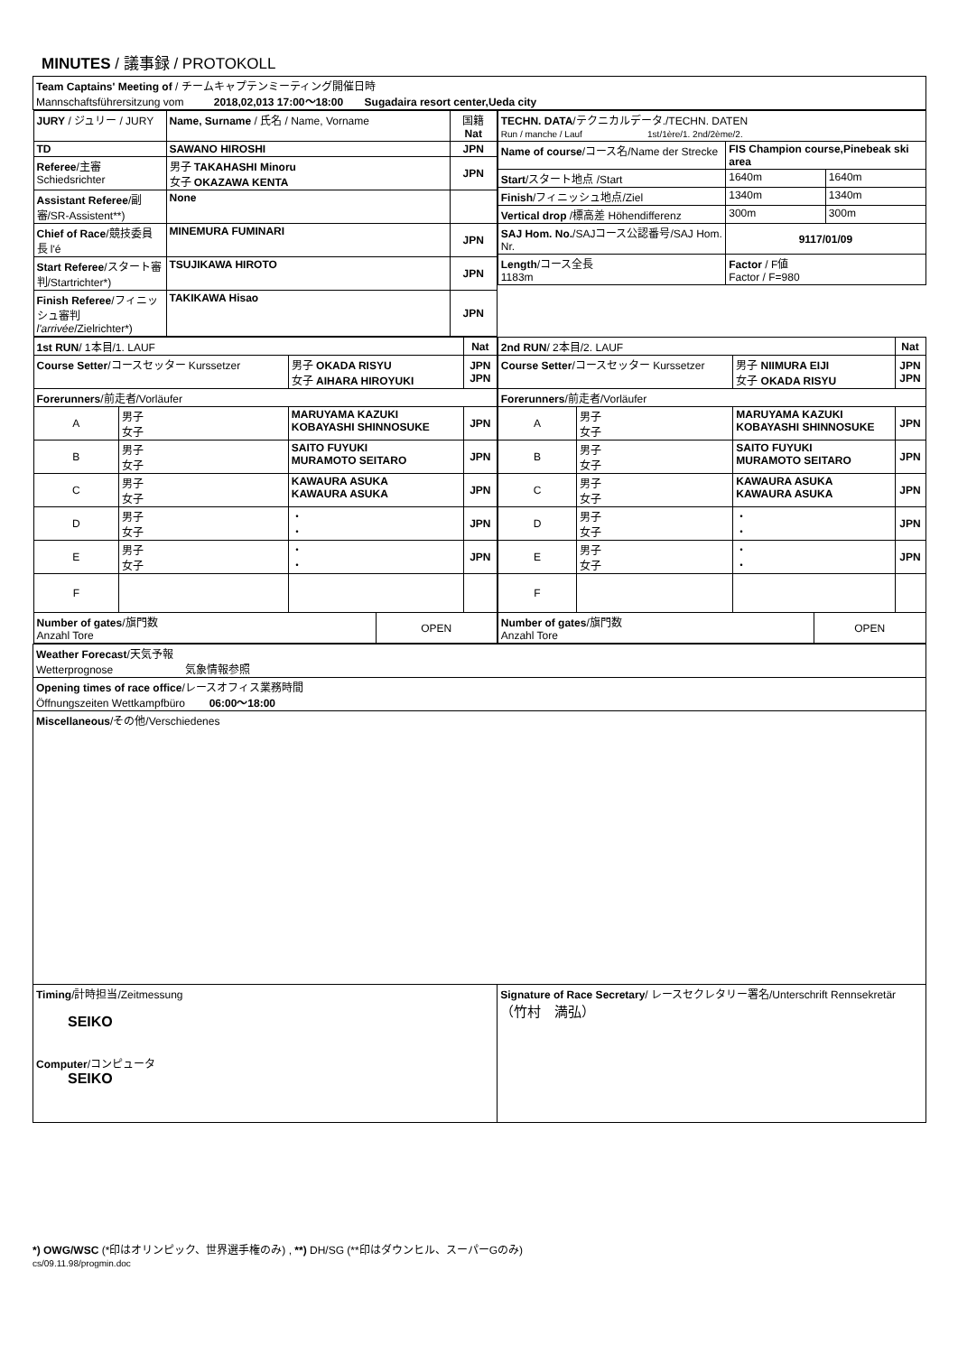MINUTES / 議事録 / PROTOKOLL
| Team Captains' Meeting of / チームキャプテンミーティング開催日時 Mannschaftsführersitzung vom 2018,02,013 17:00～18:00 Sugadaira resort center,Ueda city | |
| / JURY / ジュリー / JURY / Name, Surname / 氏名 / Name, Vorname / 国籍 Nat / / TD / SAWANO HIROSHI / JPN / / Referee /主審 Schiedsrichter / 男子 TAKAHASHI Minoru 女子 OKAZAWA KENTA / JPN / / Assistant Referee /副審/SR-Assistent**) / None / / / Chief of Race /競技委員長 l'é / MINEMURA FUMINARI / JPN / / Start Referee /スタート審判/Startrichter*) / TSUJIKAWA HIROTO / JPN / / Finish Referee /フィニッシュ審判 l'arrivée /Zielrichter*) / TAKIKAWA Hisao / JPN / | / TECHN. DATA /テクニカルデータ./TECHN. DATEN Run / manche / Lauf 1st/1ère/1. 2nd/2ème/2. / / / / Name of course /コース名/Name der Strecke / FIS Champion course,Pinebeak ski area / / / Start /スタート地点 /Start / 1640m / 1640m / / Finish /フィニッシュ地点/Ziel / 1340m / 1340m / / Vertical drop /標高差 Höhendifferenz / 300m / 300m / / SAJ Hom. No. /SAJコース公認番号/SAJ Hom. Nr. / 9117/01/09 / / / Length /コース全長 1183m / Factor / F値 Factor / F=980 / / |
| / 1st RUN / 1本目/1. LAUF / / / / Nat / / Course Setter /コースセッター Kurssetzer / / 男子 OKADA RISYU 女子 AIHARA HIROYUKI / / JPN JPN / / Forerunners /前走者/Vorläufer / / / / / / A / 男子 女子 / MARUYAMA KAZUKI KOBAYASHI SHINNOSUKE / / JPN / / B / 男子 女子 / SAITO FUYUKI MURAMOTO SEITARO / / JPN / / C / 男子 女子 / KAWAURA ASUKA KAWAURA ASUKA / / JPN / / D / 男子 女子 / ・ ・ / / JPN / / E / 男子 女子 / ・ ・ / / JPN / / F / / / / / / Number of gates /旗門数 Anzahl Tore / / / OPEN / / | / 2nd RUN / 2本目/2. LAUF / / / / Nat / / Course Setter /コースセッター Kurssetzer / / 男子 NIIMURA EIJI 女子 OKADA RISYU / / JPN JPN / / Forerunners /前走者/Vorläufer / / / / / / A / 男子 女子 / MARUYAMA KAZUKI KOBAYASHI SHINNOSUKE / / JPN / / B / 男子 女子 / SAITO FUYUKI MURAMOTO SEITARO / / JPN / / C / 男子 女子 / KAWAURA ASUKA KAWAURA ASUKA / / JPN / / D / 男子 女子 / ・ ・ / / JPN / / E / 男子 女子 / ・ ・ / / JPN / / F / / / / / / Number of gates /旗門数 Anzahl Tore / / / OPEN / / |
| Weather Forecast /天気予報 Wetterprognose 気象情報参照 | |
| Opening times of race office /レースオフィス業務時間 Öffnungszeiten Wettkampfbüro 06:00～18:00 | |
| Miscellaneous /その他/Verschiedenes | |
| Timing /計時担当/Zeitmessung SEIKO Computer /コンピュータ SEIKO | Signature of Race Secretary / レースセクレタリー署名/Unterschrift Rennsekretär （竹村 満弘） |
*) OWG/WSC (*印はオリンピック、世界選手権のみ) , **) DH/SG (**印はダウンヒル、スーパーGのみ)
cs/09.11.98/progmin.doc